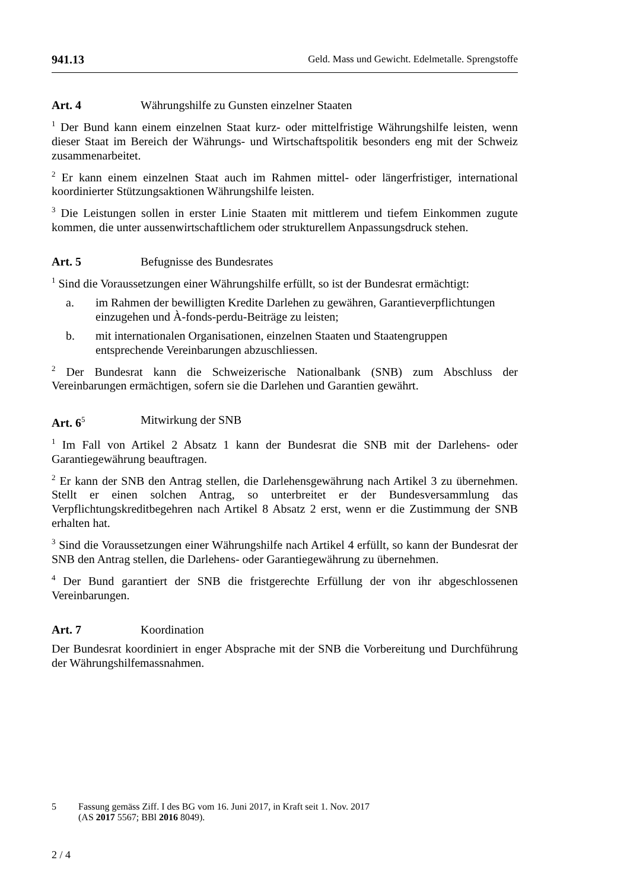941.13 Geld. Mass und Gewicht. Edelmetalle. Sprengstoffe
Art. 4 Währungshilfe zu Gunsten einzelner Staaten
<sup>1</sup> Der Bund kann einem einzelnen Staat kurz- oder mittelfristige Währungshilfe leisten, wenn dieser Staat im Bereich der Währungs- und Wirtschaftspolitik besonders eng mit der Schweiz zusammenarbeitet.
<sup>2</sup> Er kann einem einzelnen Staat auch im Rahmen mittel- oder längerfristiger, international koordinierter Stützungsaktionen Währungshilfe leisten.
<sup>3</sup> Die Leistungen sollen in erster Linie Staaten mit mittlerem und tiefem Einkommen zugute kommen, die unter aussenwirtschaftlichem oder strukturellem Anpassungsdruck stehen.
Art. 5 Befugnisse des Bundesrates
<sup>1</sup> Sind die Voraussetzungen einer Währungshilfe erfüllt, so ist der Bundesrat ermächtigt:
a. im Rahmen der bewilligten Kredite Darlehen zu gewähren, Garantieverpflichtungen einzugehen und À-fonds-perdu-Beiträge zu leisten;
b. mit internationalen Organisationen, einzelnen Staaten und Staatengruppen entsprechende Vereinbarungen abzuschliessen.
<sup>2</sup> Der Bundesrat kann die Schweizerische Nationalbank (SNB) zum Abschluss der Vereinbarungen ermächtigen, sofern sie die Darlehen und Garantien gewährt.
Art. 6<sup>5</sup> Mitwirkung der SNB
<sup>1</sup> Im Fall von Artikel 2 Absatz 1 kann der Bundesrat die SNB mit der Darlehens- oder Garantiegewährung beauftragen.
<sup>2</sup> Er kann der SNB den Antrag stellen, die Darlehensgewährung nach Artikel 3 zu übernehmen. Stellt er einen solchen Antrag, so unterbreitet er der Bundesversammlung das Verpflichtungskreditbegehren nach Artikel 8 Absatz 2 erst, wenn er die Zustimmung der SNB erhalten hat.
<sup>3</sup> Sind die Voraussetzungen einer Währungshilfe nach Artikel 4 erfüllt, so kann der Bundesrat der SNB den Antrag stellen, die Darlehens- oder Garantiegewährung zu übernehmen.
<sup>4</sup> Der Bund garantiert der SNB die fristgerechte Erfüllung der von ihr abgeschlossenen Vereinbarungen.
Art. 7 Koordination
Der Bundesrat koordiniert in enger Absprache mit der SNB die Vorbereitung und Durchführung der Währungshilfemassnahmen.
5 Fassung gemäss Ziff. I des BG vom 16. Juni 2017, in Kraft seit 1. Nov. 2017
(AS 2017 5567; BBl 2016 8049).
2 / 4